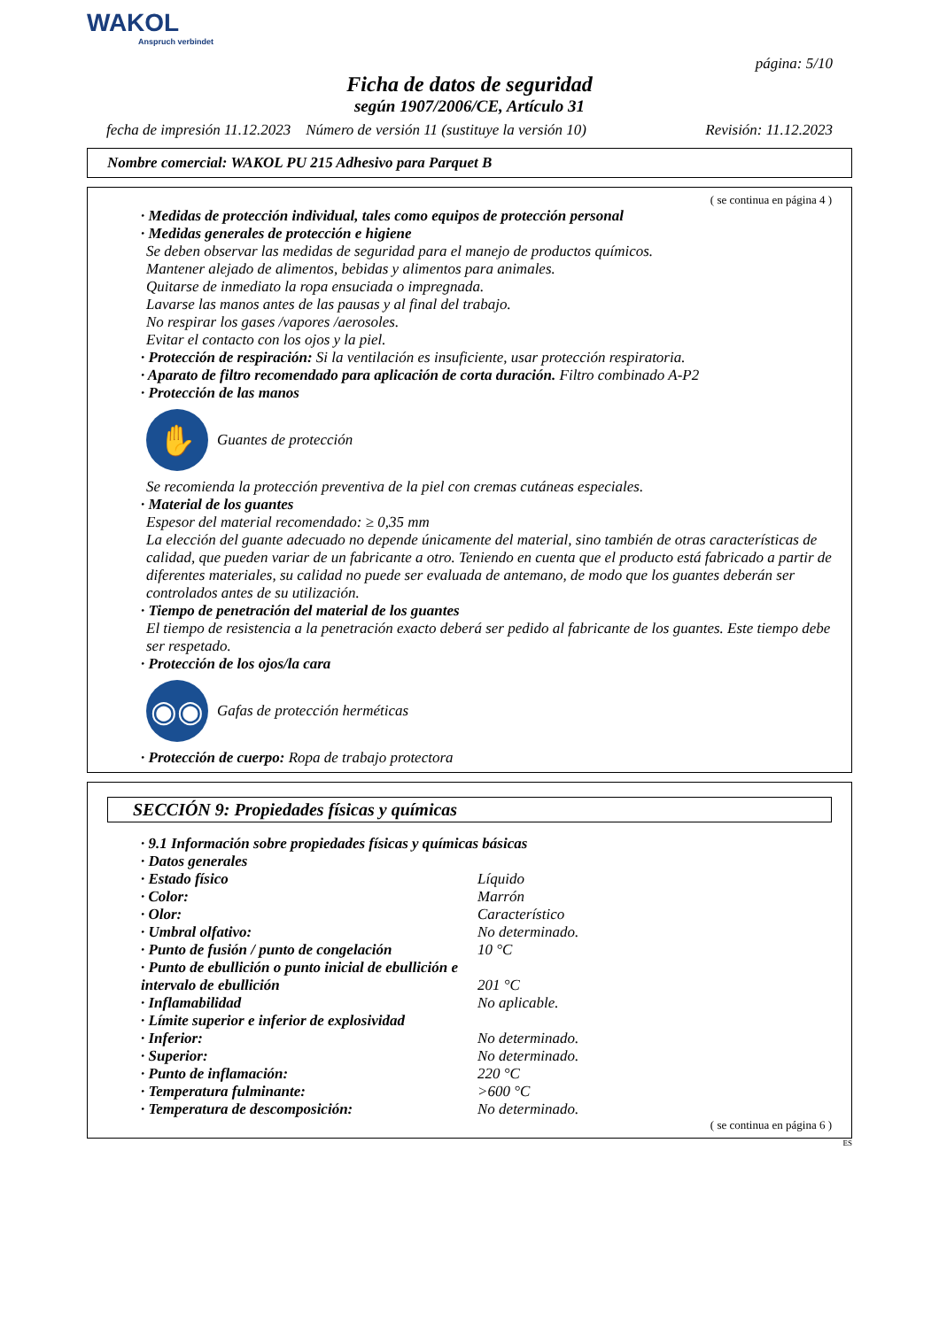WAKOL
Anspruch verbindet
página: 5/10
Ficha de datos de seguridad
según 1907/2006/CE, Artículo 31
fecha de impresión 11.12.2023 Número de versión 11 (sustituye la versión 10) Revisión: 11.12.2023
Nombre comercial: WAKOL PU 215 Adhesivo para Parquet B
( se continua en página 4 )
· Medidas de protección individual, tales como equipos de protección personal
· Medidas generales de protección e higiene
Se deben observar las medidas de seguridad para el manejo de productos químicos.
Mantener alejado de alimentos, bebidas y alimentos para animales.
Quitarse de inmediato la ropa ensuciada o impregnada.
Lavarse las manos antes de las pausas y al final del trabajo.
No respirar los gases /vapores /aerosoles.
Evitar el contacto con los ojos y la piel.
· Protección de respiración: Si la ventilación es insuficiente, usar protección respiratoria.
· Aparato de filtro recomendado para aplicación de corta duración. Filtro combinado A-P2
· Protección de las manos
✋
Guantes de protección
Se recomienda la protección preventiva de la piel con cremas cutáneas especiales.
· Material de los guantes
Espesor del material recomendado: ≥ 0,35 mm
La elección del guante adecuado no depende únicamente del material, sino también de otras características de calidad, que pueden variar de un fabricante a otro. Teniendo en cuenta que el producto está fabricado a partir de diferentes materiales, su calidad no puede ser evaluada de antemano, de modo que los guantes deberán ser controlados antes de su utilización.
· Tiempo de penetración del material de los guantes
El tiempo de resistencia a la penetración exacto deberá ser pedido al fabricante de los guantes. Este tiempo debe ser respetado.
· Protección de los ojos/la cara
◉◉
Gafas de protección herméticas
· Protección de cuerpo: Ropa de trabajo protectora
SECCIÓN 9: Propiedades físicas y químicas
· 9.1 Información sobre propiedades físicas y químicas básicas
· Datos generales
| · Estado físico | Líquido |
| · Color: | Marrón |
| · Olor: | Característico |
| · Umbral olfativo: | No determinado. |
| · Punto de fusión / punto de congelación | 10 °C |
| · Punto de ebullición o punto inicial de ebullición e intervalo de ebullición | 201 °C |
| · Inflamabilidad | No aplicable. |
| · Límite superior e inferior de explosividad | |
| · Inferior: | No determinado. |
| · Superior: | No determinado. |
| · Punto de inflamación: | 220 °C |
| · Temperatura fulminante: | >600 °C |
| · Temperatura de descomposición: | No determinado. |
( se continua en página 6 )
ES